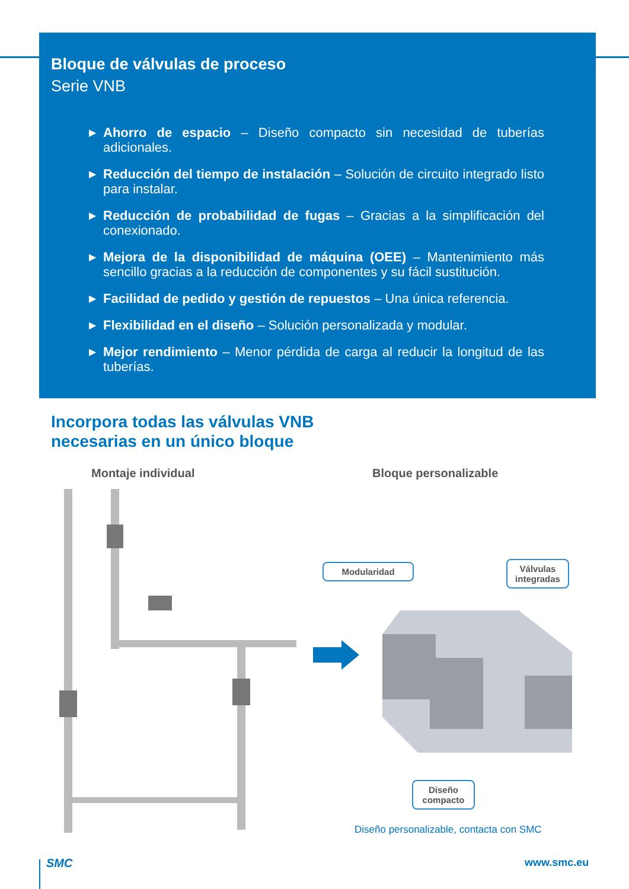Bloque de válvulas de proceso
Serie VNB
▶ Ahorro de espacio – Diseño compacto sin necesidad de tuberías adicionales.
▶ Reducción del tiempo de instalación – Solución de circuito integrado listo para instalar.
▶ Reducción de probabilidad de fugas – Gracias a la simplificación del conexionado.
▶ Mejora de la disponibilidad de máquina (OEE) – Mantenimiento más sencillo gracias a la reducción de componentes y su fácil sustitución.
▶ Facilidad de pedido y gestión de repuestos – Una única referencia.
▶ Flexibilidad en el diseño – Solución personalizada y modular.
▶ Mejor rendimiento – Menor pérdida de carga al reducir la longitud de las tuberías.
Incorpora todas las válvulas VNB
necesarias en un único bloque
Montaje individual Bloque personalizable
Modularidad
Válvulas integradas
Diseño compacto
Diseño personalizable, contacta con SMC
SMC www.smc.eu